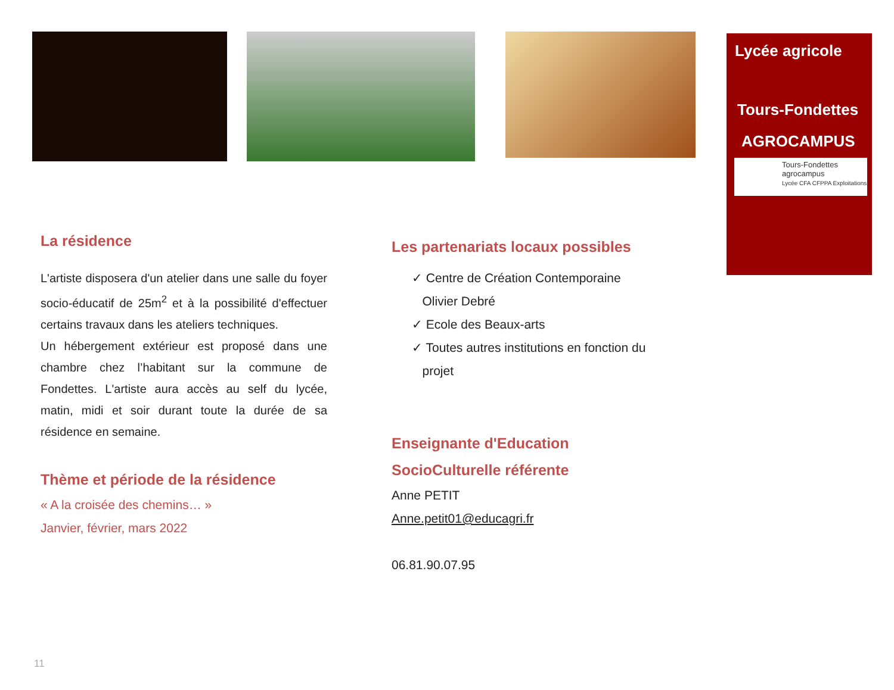Lycée agricole
Tours-Fondettes
AGROCAMPUS
Tours-Fondettes
agrocampus
Lycée CFA CFPPA Exploitations
La résidence
L'artiste disposera d'un atelier dans une salle du foyer socio-éducatif de 25m<sup>2</sup> et à la possibilité d'effectuer certains travaux dans les ateliers techniques.
Un hébergement extérieur est proposé dans une chambre chez l’habitant sur la commune de Fondettes. L'artiste aura accès au self du lycée, matin, midi et soir durant toute la durée de sa résidence en semaine.
Thème et période de la résidence
« A la croisée des chemins… »
Janvier, février, mars 2022
Les partenariats locaux possibles
✓ Centre de Création Contemporaine
Olivier Debré
✓ Ecole des Beaux-arts
✓ Toutes autres institutions en fonction du
projet
Enseignante d'Education
SocioCulturelle référente
Anne PETIT
Anne.petit01@educagri.fr
06.81.90.07.95
11